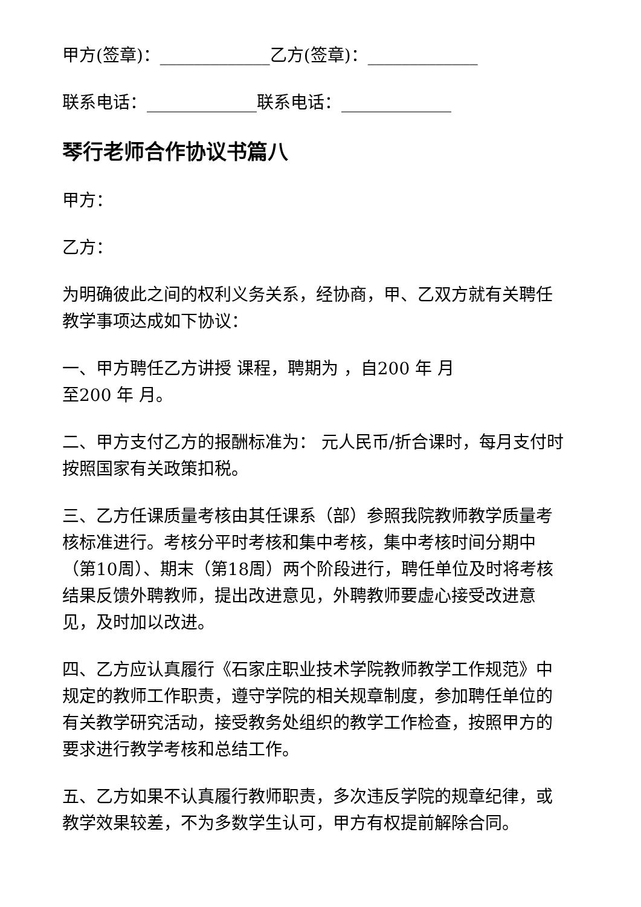甲方(签章)：_____________乙方(签章)：_____________
联系电话：_____________联系电话：_____________
琴行老师合作协议书篇八
甲方：
乙方：
为明确彼此之间的权利义务关系，经协商，甲、乙双方就有关聘任教学事项达成如下协议：
一、甲方聘任乙方讲授 课程，聘期为 ，自200 年 月
至200 年 月。
二、甲方支付乙方的报酬标准为： 元人民币/折合课时，每月支付时按照国家有关政策扣税。
三、乙方任课质量考核由其任课系（部）参照我院教师教学质量考核标准进行。考核分平时考核和集中考核，集中考核时间分期中（第10周）、期末（第18周）两个阶段进行，聘任单位及时将考核结果反馈外聘教师，提出改进意见，外聘教师要虚心接受改进意见，及时加以改进。
四、乙方应认真履行《石家庄职业技术学院教师教学工作规范》中规定的教师工作职责，遵守学院的相关规章制度，参加聘任单位的有关教学研究活动，接受教务处组织的教学工作检查，按照甲方的要求进行教学考核和总结工作。
五、乙方如果不认真履行教师职责，多次违反学院的规章纪律，或教学效果较差，不为多数学生认可，甲方有权提前解除合同。